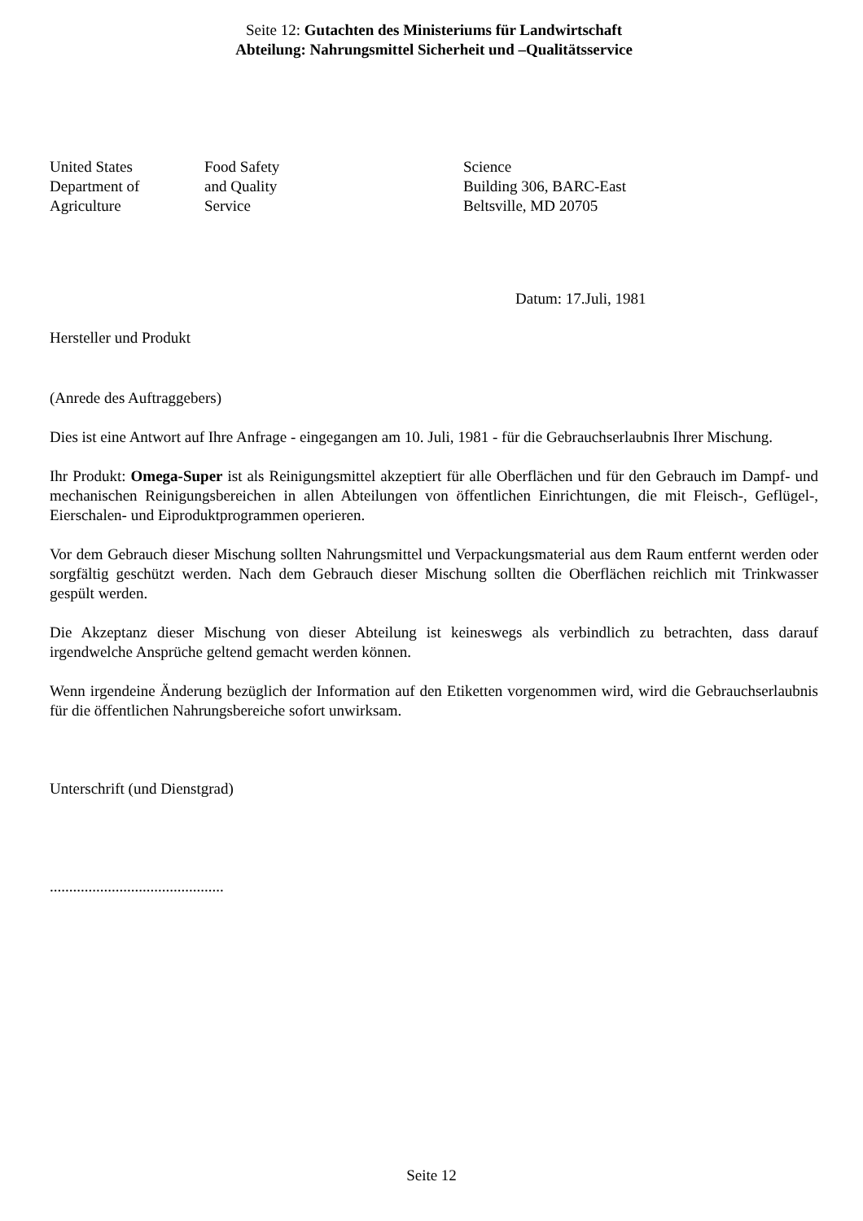Seite 12: Gutachten des Ministeriums für Landwirtschaft
Abteilung: Nahrungsmittel Sicherheit und –Qualitätsservice
United States
Department of
Agriculture
Food Safety
and Quality
Service
Science
Building 306, BARC-East
Beltsville, MD 20705
Datum: 17.Juli, 1981
Hersteller und Produkt
(Anrede des Auftraggebers)
Dies ist eine Antwort auf Ihre Anfrage - eingegangen am 10. Juli, 1981 - für die Gebrauchserlaubnis Ihrer Mischung.
Ihr Produkt: Omega-Super ist als Reinigungsmittel akzeptiert für alle Oberflächen und für den Gebrauch im Dampf- und mechanischen Reinigungsbereichen in allen Abteilungen von öffentlichen Einrichtungen, die mit Fleisch-, Geflügel-, Eierschalen- und Eiproduktprogrammen operieren.
Vor dem Gebrauch dieser Mischung sollten Nahrungsmittel und Verpackungsmaterial aus dem Raum entfernt werden oder sorgfältig geschützt werden. Nach dem Gebrauch dieser Mischung sollten die Oberflächen reichlich mit Trinkwasser gespült werden.
Die Akzeptanz dieser Mischung von dieser Abteilung ist keineswegs als verbindlich zu betrachten, dass darauf irgendwelche Ansprüche geltend gemacht werden können.
Wenn irgendeine Änderung bezüglich der Information auf den Etiketten vorgenommen wird, wird die Gebrauchserlaubnis für die öffentlichen Nahrungsbereiche sofort unwirksam.
Unterschrift (und Dienstgrad)
.............................................
Seite 12